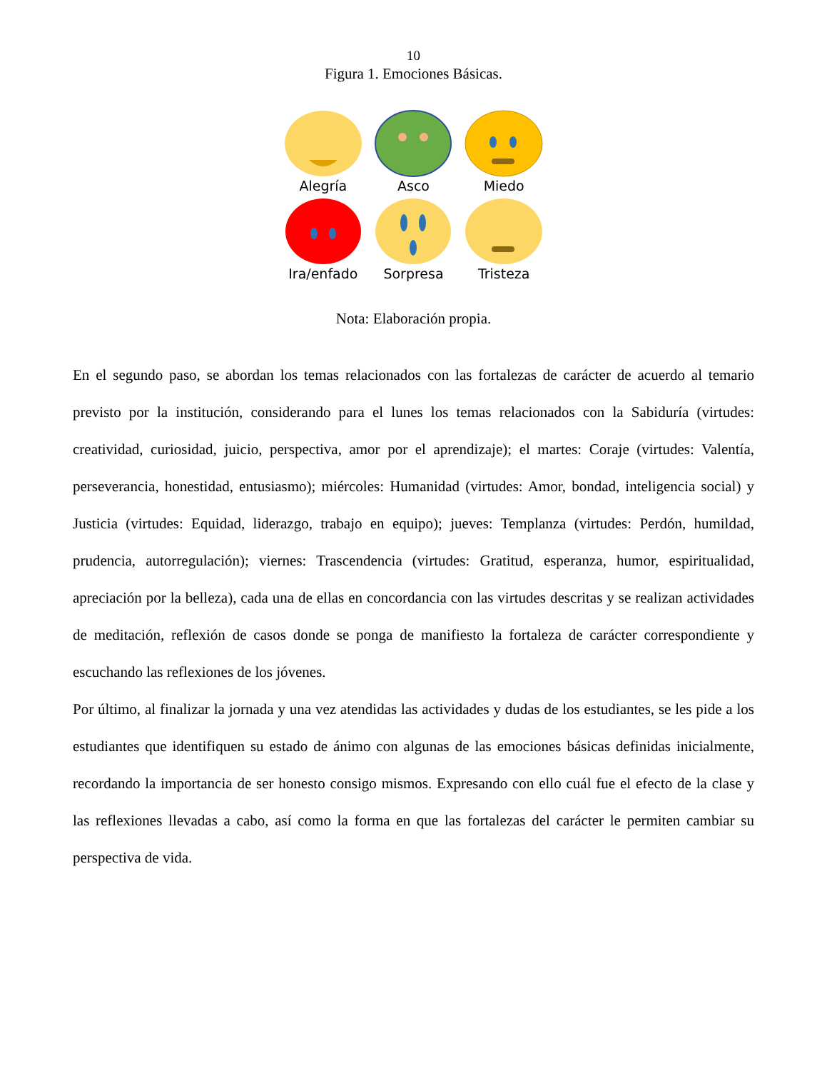10
Figura 1. Emociones Básicas.
Alegría
Asco
Miedo
Ira/enfado
Sorpresa
Tristeza
Nota: Elaboración propia.
En el segundo paso, se abordan los temas relacionados con las fortalezas de carácter de acuerdo al temario previsto por la institución, considerando para el lunes los temas relacionados con la Sabiduría (virtudes: creatividad, curiosidad, juicio, perspectiva, amor por el aprendizaje); el martes: Coraje (virtudes: Valentía, perseverancia, honestidad, entusiasmo); miércoles: Humanidad (virtudes: Amor, bondad, inteligencia social) y Justicia (virtudes: Equidad, liderazgo, trabajo en equipo); jueves: Templanza (virtudes: Perdón, humildad, prudencia, autorregulación); viernes: Trascendencia (virtudes: Gratitud, esperanza, humor, espiritualidad, apreciación por la belleza), cada una de ellas en concordancia con las virtudes descritas y se realizan actividades de meditación, reflexión de casos donde se ponga de manifiesto la fortaleza de carácter correspondiente y escuchando las reflexiones de los jóvenes.
Por último, al finalizar la jornada y una vez atendidas las actividades y dudas de los estudiantes, se les pide a los estudiantes que identifiquen su estado de ánimo con algunas de las emociones básicas definidas inicialmente, recordando la importancia de ser honesto consigo mismos. Expresando con ello cuál fue el efecto de la clase y las reflexiones llevadas a cabo, así como la forma en que las fortalezas del carácter le permiten cambiar su perspectiva de vida.